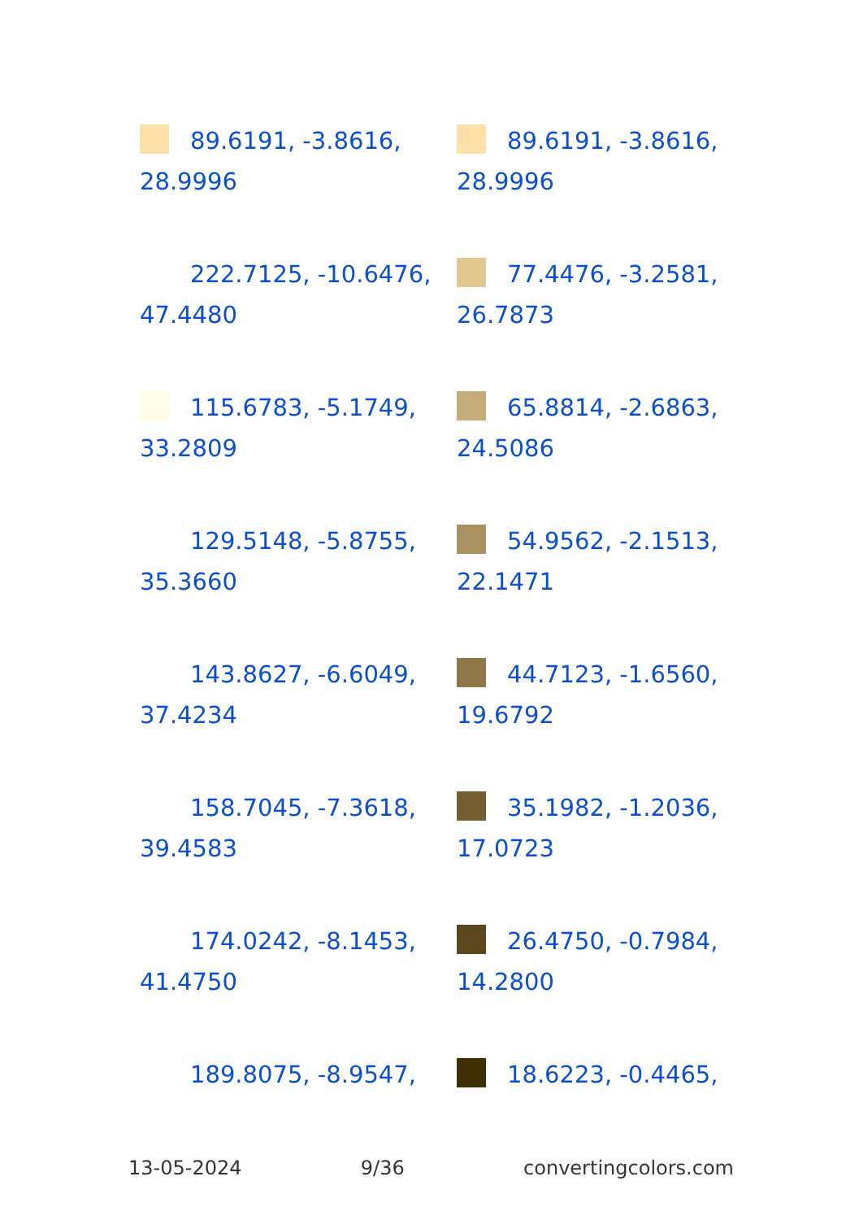89.6191, -3.8616, 28.9996
89.6191, -3.8616, 28.9996
222.7125, -10.6476, 47.4480
77.4476, -3.2581, 26.7873
115.6783, -5.1749, 33.2809
65.8814, -2.6863, 24.5086
129.5148, -5.8755, 35.3660
54.9562, -2.1513, 22.1471
143.8627, -6.6049, 37.4234
44.7123, -1.6560, 19.6792
158.7045, -7.3618, 39.4583
35.1982, -1.2036, 17.0723
174.0242, -8.1453, 41.4750
26.4750, -0.7984, 14.2800
189.8075, -8.9547,
18.6223, -0.4465,
13-05-2024 9/36 convertingcolors.com